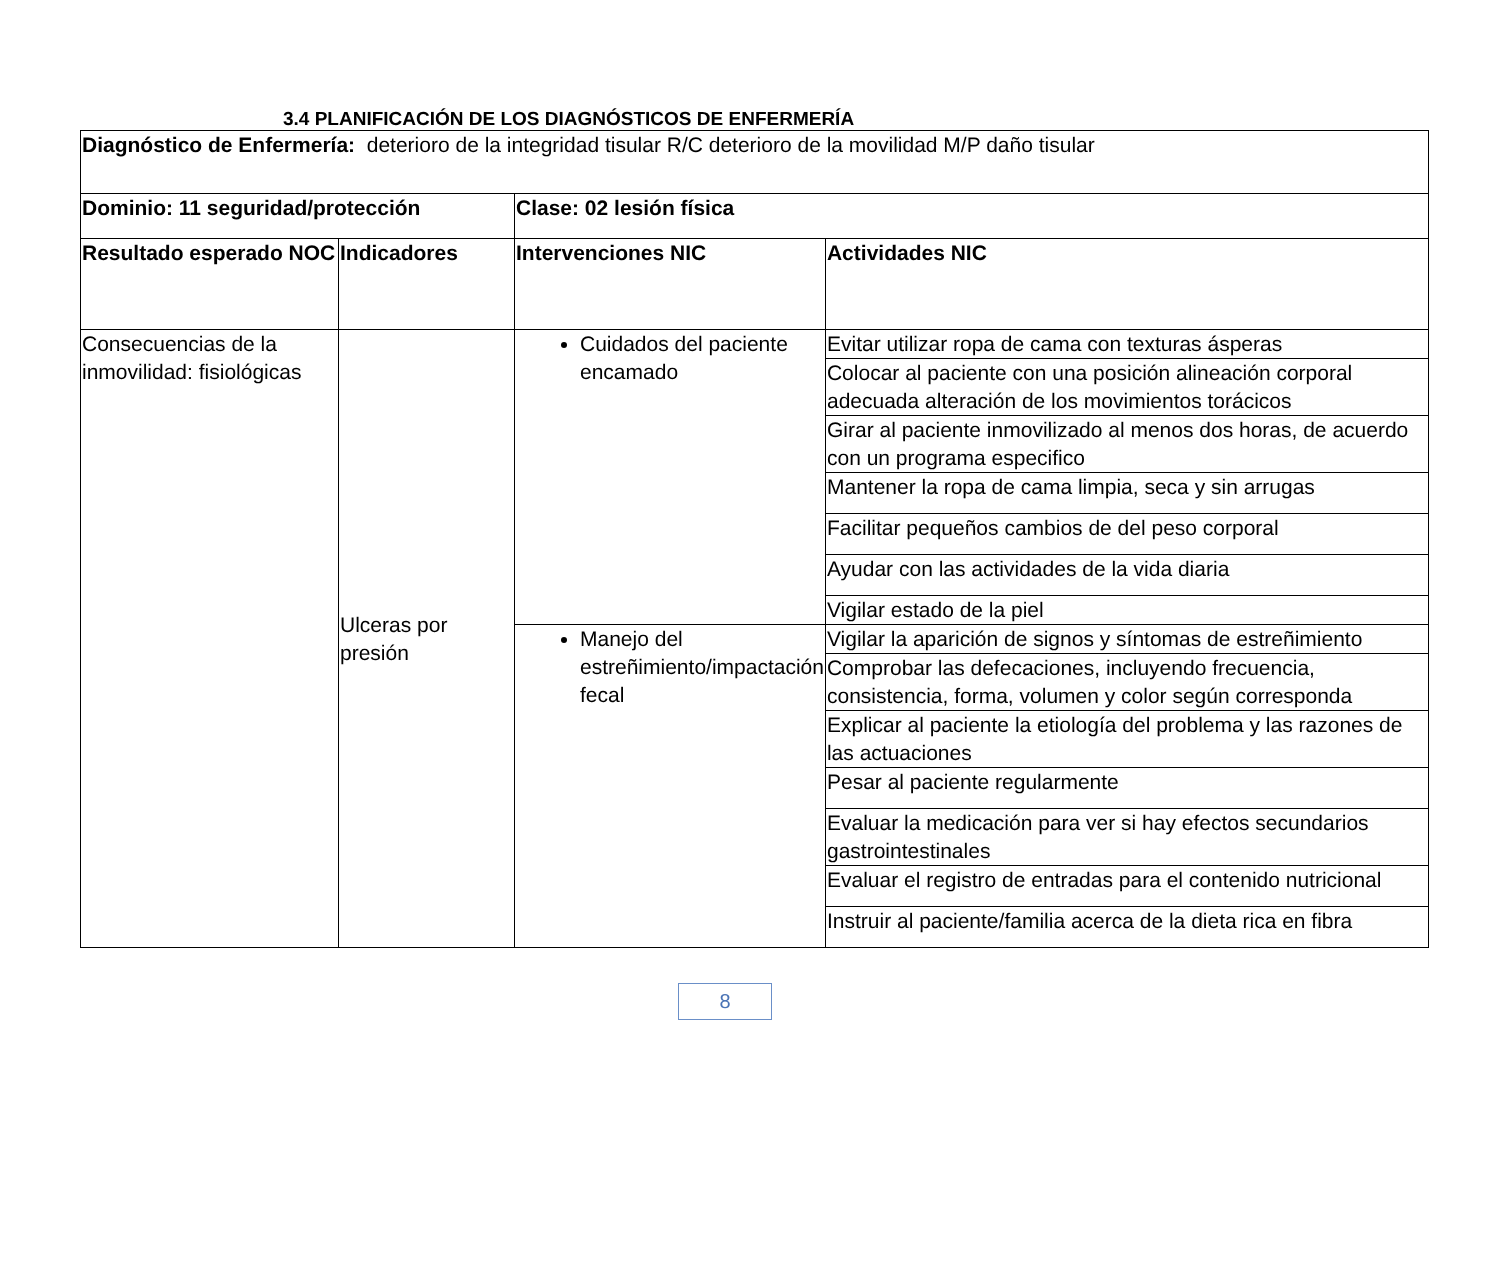3.4 PLANIFICACIÓN DE LOS DIAGNÓSTICOS DE ENFERMERÍA
| Diagnóstico de Enfermería: deterioro de la integridad tisular R/C deterioro de la movilidad M/P daño tisular | | | |
| Dominio: 11 seguridad/protección | | Clase: 02 lesión física | |
| Resultado esperado NOC | Indicadores | Intervenciones NIC | Actividades NIC |
| Consecuencias de la inmovilidad: fisiológicas | Ulceras por presión | Cuidados del paciente encamado | Evitar utilizar ropa de cama con texturas ásperas |
| | | | Colocar al paciente con una posición alineación corporal adecuada alteración de los movimientos torácicos |
| | | | Girar al paciente inmovilizado al menos dos horas, de acuerdo con un programa especifico |
| | | | Mantener la ropa de cama limpia, seca y sin arrugas |
| | | | Facilitar pequeños cambios de del peso corporal |
| | | | Ayudar con las actividades de la vida diaria |
| | | | Vigilar estado de la piel |
| | | Manejo del estreñimiento/impactación fecal | Vigilar la aparición de signos y síntomas de estreñimiento |
| | | | Comprobar las defecaciones, incluyendo frecuencia, consistencia, forma, volumen y color según corresponda |
| | | | Explicar al paciente la etiología del problema y las razones de las actuaciones |
| | | | Pesar al paciente regularmente |
| | | | Evaluar la medicación para ver si hay efectos secundarios gastrointestinales |
| | | | Evaluar el registro de entradas para el contenido nutricional |
| | | | Instruir al paciente/familia acerca de la dieta rica en fibra |
8